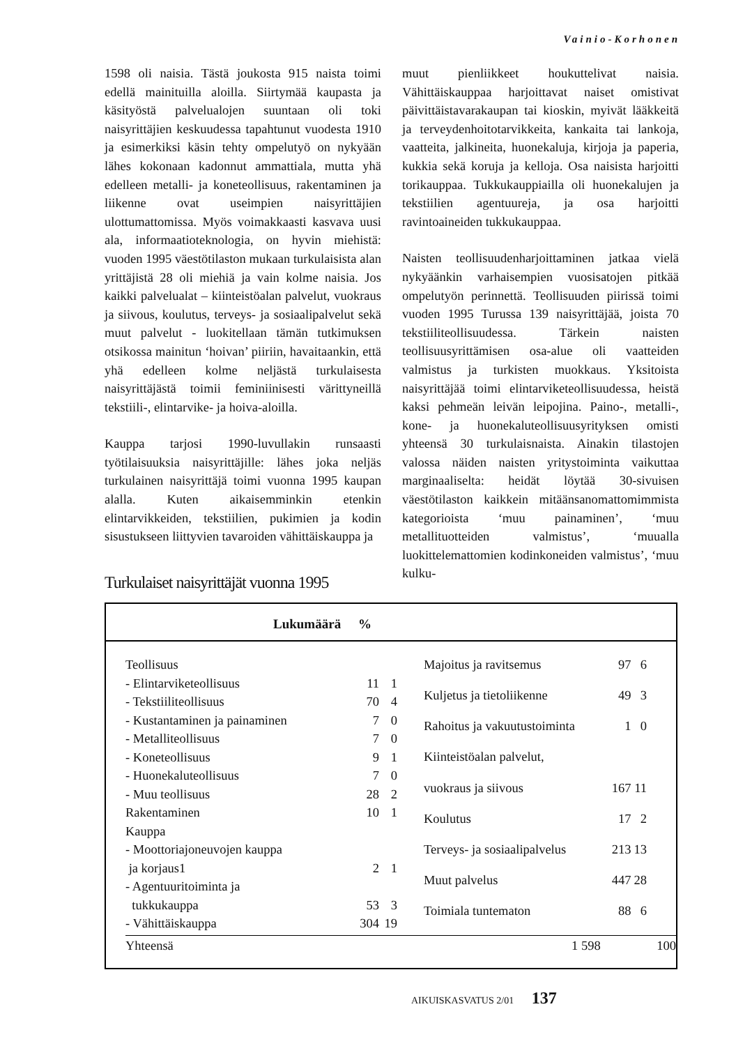Vainio-Korhonen
1598 oli naisia. Tästä joukosta 915 naista toimi edellä mainituilla aloilla. Siirtymää kaupasta ja käsityöstä palvelualojen suuntaan oli toki naisyrittäjien keskuudessa tapahtunut vuodesta 1910 ja esimerkiksi käsin tehty ompelutyö on nykyään lähes kokonaan kadonnut ammattiala, mutta yhä edelleen metalli- ja koneteollisuus, rakentaminen ja liikenne ovat useimpien naisyrittäjien ulottumattomissa. Myös voimakkaasti kasvava uusi ala, informaatioteknologia, on hyvin miehistä: vuoden 1995 väestötilaston mukaan turkulaisista alan yrittäjistä 28 oli miehiä ja vain kolme naisia. Jos kaikki palvelualat – kiinteistöalan palvelut, vuokraus ja siivous, koulutus, terveys- ja sosiaalipalvelut sekä muut palvelut - luokitellaan tämän tutkimuksen otsikossa mainitun ‘hoivan’ piiriin, havaitaankin, että yhä edelleen kolme neljästä turkulaisesta naisyrittäjästä toimii feminiinisesti värittyneillä tekstiili-, elintarvike- ja hoiva-aloilla.
Kauppa tarjosi 1990-luvullakin runsaasti työtilaisuuksia naisyrittäjille: lähes joka neljäs turkulainen naisyrittäjä toimi vuonna 1995 kaupan alalla. Kuten aikaisemminkin etenkin elintarvikkeiden, tekstiilien, pukimien ja kodin sisustukseen liittyvien tavaroiden vähittäiskauppa ja
muut pienliikkeet houkuttelivat naisia. Vähittäiskauppaa harjoittavat naiset omistivat päivittäistavarakaupan tai kioskin, myivät lääkkeitä ja terveydenhoitotarvikkeita, kankaita tai lankoja, vaatteita, jalkineita, huonekaluja, kirjoja ja paperia, kukkia sekä koruja ja kelloja. Osa naisista harjoitti torikauppaa. Tukkukauppiailla oli huonekalujen ja tekstiilien agentuureja, ja osa harjoitti ravintoaineiden tukkukauppaa.
Naisten teollisuudenharjoittaminen jatkaa vielä nykyäänkin varhaisempien vuosisatojen pitkää ompelutyön perinnettä. Teollisuuden piirissä toimi vuoden 1995 Turussa 139 naisyrittäjää, joista 70 tekstiiliteollisuudessa. Tärkein naisten teollisuusyrittämisen osa-alue oli vaatteiden valmistus ja turkisten muokkaus. Yksitoista naisyrittäjää toimi elintarviketeollisuudessa, heistä kaksi pehmeän leivän leipojina. Paino-, metalli-, kone- ja huonekaluteollisuusyrityksen omisti yhteensä 30 turkulaisnaista. Ainakin tilastojen valossa näiden naisten yritystoiminta vaikuttaa marginaaliselta: heidät löytää 30-sivuisen väestötilaston kaikkein mitäänsanomattomimmista kategorioista ‘muu painaminen’, ‘muu metallituotteiden valmistus’, ‘muualla luokittelemattomien kodinkoneiden valmistus’, ‘muu kulku-
Turkulaiset naisyrittäjät vuonna 1995
Lukumäärä %
| Teollisuus | | |
| - Elintarviketeollisuus | 11 | 1 |
| - Tekstiiliteollisuus | 70 | 4 |
| - Kustantaminen ja painaminen | 7 | 0 |
| - Metalliteollisuus | 7 | 0 |
| - Koneteollisuus | 9 | 1 |
| - Huonekaluteollisuus | 7 | 0 |
| - Muu teollisuus | 28 | 2 |
| Rakentaminen | 10 | 1 |
| Kauppa | | |
| - Moottoriajoneuvojen kauppa | | |
| ja korjaus1 | 2 | 1 |
| - Agentuuritoiminta ja | | |
| tukkukauppa | 53 | 3 |
| - Vähittäiskauppa | 304 | 19 |
| Majoitus ja ravitsemus | 97 | 6 |
| Kuljetus ja tietoliikenne | 49 | 3 |
| Rahoitus ja vakuutustoiminta | 1 | 0 |
| Kiinteistöalan palvelut, | | |
| vuokraus ja siivous | 167 | 11 |
| Koulutus | 17 | 2 |
| Terveys- ja sosiaalipalvelus | 213 | 13 |
| Muut palvelus | 447 | 28 |
| Toimiala tuntematon | 88 | 6 |
Yhteensä 1 598 100
AIKUISKASVATUS 2/01 137